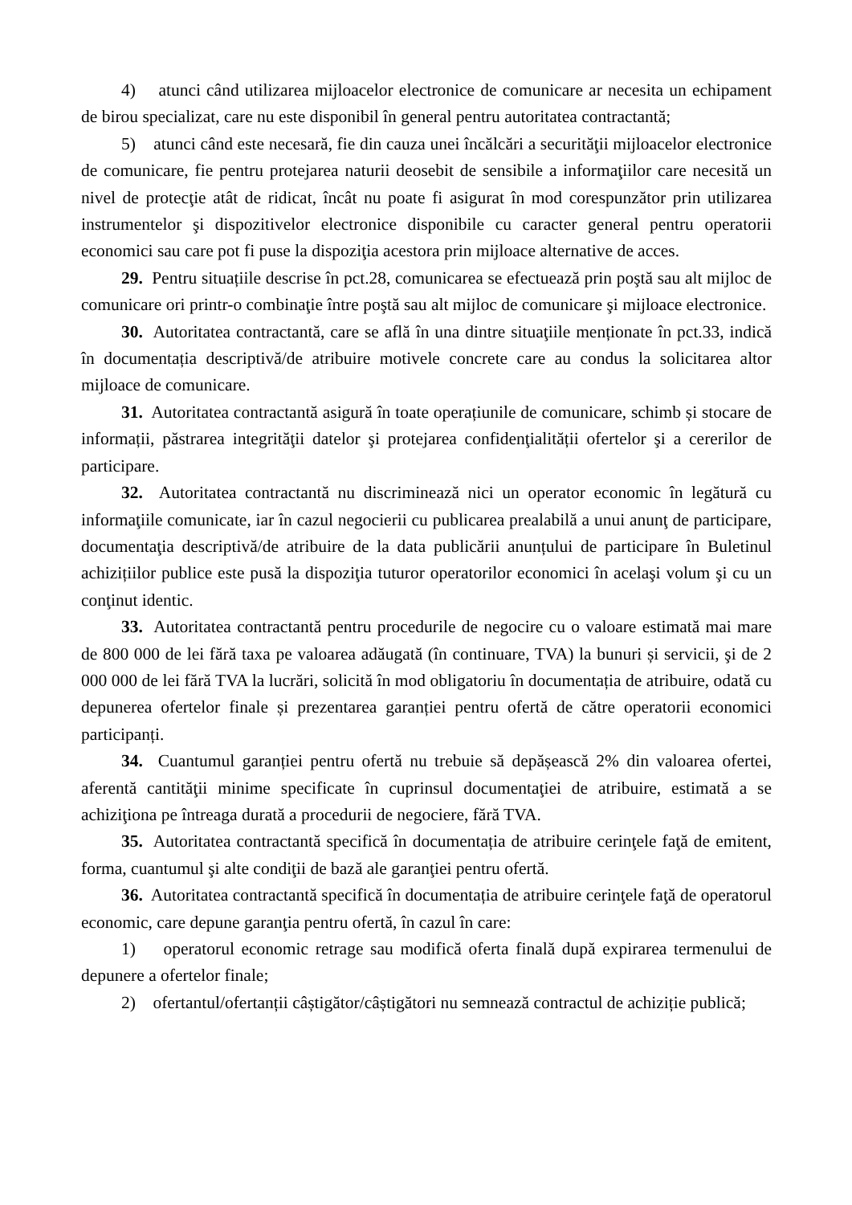4) atunci când utilizarea mijloacelor electronice de comunicare ar necesita un echipament de birou specializat, care nu este disponibil în general pentru autoritatea contractantă;
5) atunci când este necesară, fie din cauza unei încălcări a securităţii mijloacelor electronice de comunicare, fie pentru protejarea naturii deosebit de sensibile a informaţiilor care necesită un nivel de protecţie atât de ridicat, încât nu poate fi asigurat în mod corespunzător prin utilizarea instrumentelor şi dispozitivelor electronice disponibile cu caracter general pentru operatorii economici sau care pot fi puse la dispoziţia acestora prin mijloace alternative de acces.
29. Pentru situațiile descrise în pct.28, comunicarea se efectuează prin poştă sau alt mijloc de comunicare ori printr-o combinaţie între poştă sau alt mijloc de comunicare şi mijloace electronice.
30. Autoritatea contractantă, care se află în una dintre situaţiile menționate în pct.33, indică în documentația descriptivă/de atribuire motivele concrete care au condus la solicitarea altor mijloace de comunicare.
31. Autoritatea contractantă asigură în toate operațiunile de comunicare, schimb și stocare de informații, păstrarea integrităţii datelor şi protejarea confidenţialității ofertelor şi a cererilor de participare.
32. Autoritatea contractantă nu discriminează nici un operator economic în legătură cu informaţiile comunicate, iar în cazul negocierii cu publicarea prealabilă a unui anunţ de participare, documentaţia descriptivă/de atribuire de la data publicării anunțului de participare în Buletinul achizițiilor publice este pusă la dispoziţia tuturor operatorilor economici în acelaşi volum şi cu un conţinut identic.
33. Autoritatea contractantă pentru procedurile de negocire cu o valoare estimată mai mare de 800 000 de lei fără taxa pe valoarea adăugată (în continuare, TVA) la bunuri și servicii, şi de 2 000 000 de lei fără TVA la lucrări, solicită în mod obligatoriu în documentația de atribuire, odată cu depunerea ofertelor finale și prezentarea garanției pentru ofertă de către operatorii economici participanți.
34. Cuantumul garanției pentru ofertă nu trebuie să depășească 2% din valoarea ofertei, aferentă cantităţii minime specificate în cuprinsul documentaţiei de atribuire, estimată a se achiziţiona pe întreaga durată a procedurii de negociere, fără TVA.
35. Autoritatea contractantă specifică în documentația de atribuire cerinţele faţă de emitent, forma, cuantumul şi alte condiţii de bază ale garanţiei pentru ofertă.
36. Autoritatea contractantă specifică în documentația de atribuire cerinţele faţă de operatorul economic, care depune garanţia pentru ofertă, în cazul în care:
1) operatorul economic retrage sau modifică oferta finală după expirarea termenului de depunere a ofertelor finale;
2) ofertantul/ofertanții câștigător/câștigători nu semnează contractul de achiziție publică;